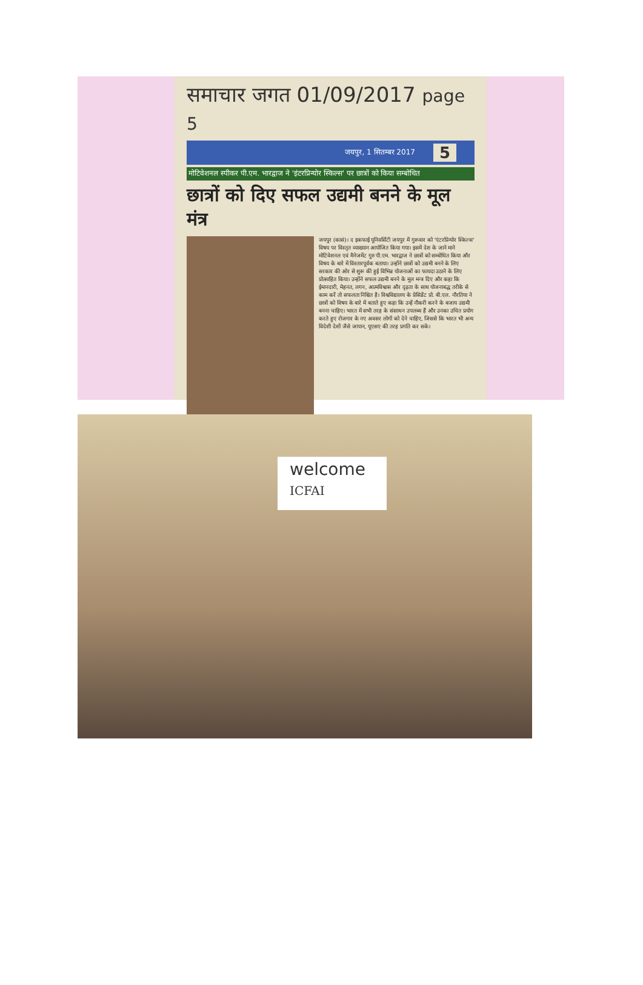समाचार जगत 01/09/2017 page 5
जयपुर, 1 सितम्बर 2017 5
मोटिवेशनल स्पीकर पी.एम. भारद्वाज ने 'इंटरप्रिन्योर स्किल्स' पर छात्रों को किया सम्बोधित
छात्रों को दिए सफल उद्यमी बनने के मूल मंत्र
जयपुर (कासं)। द इकफाई यूनिवर्सिटी जयपुर में गुरूवार को 'एंटरप्रिन्योर स्किल्स' विषय पर विस्तृत व्याख्यान आयोजित किया गया। इसमें देश के जाने माने मोटिवेशनल एवं मैनेजमेंट गुरु पी.एम. भारद्वाज ने छात्रों को सम्बोधित किया और विषय के बारे में विस्तारपूर्वक बताया। उन्होंने छात्रों को उद्यमी बनने के लिए सरकार की ओर से शुरू की हुई विभिन्न योजनाओं का फायदा उठाने के लिए प्रोत्साहित किया। उन्होंने सफल उद्यमी बनने के मूल मन्त्र दिए और कहा कि ईमानदारी, मेहनत, लगन, आत्मविश्वास और दृढ़ता के साथ योजनाबद्ध तरीके से काम करें तो सफलता निश्चित है। विश्वविद्यालय के प्रेसिडेंट प्रो. बी.एल. नौरतिया ने छात्रों को विषय के बारे में बताते हुए कहा कि उन्हें नौकरी करने के बजाय उद्यमी बनना चाहिए। भारत में सभी तरह के संसाधन उपलब्ध हैं और उनका उचित प्रयोग करते हुए रोजगार के नए अवसर लोगों को देने चाहिए, जिससे कि भारत भी अन्य विदेशी देशों जैसे जापान, यूएसए की तरह प्रगति कर सके।
welcome
ICFAI